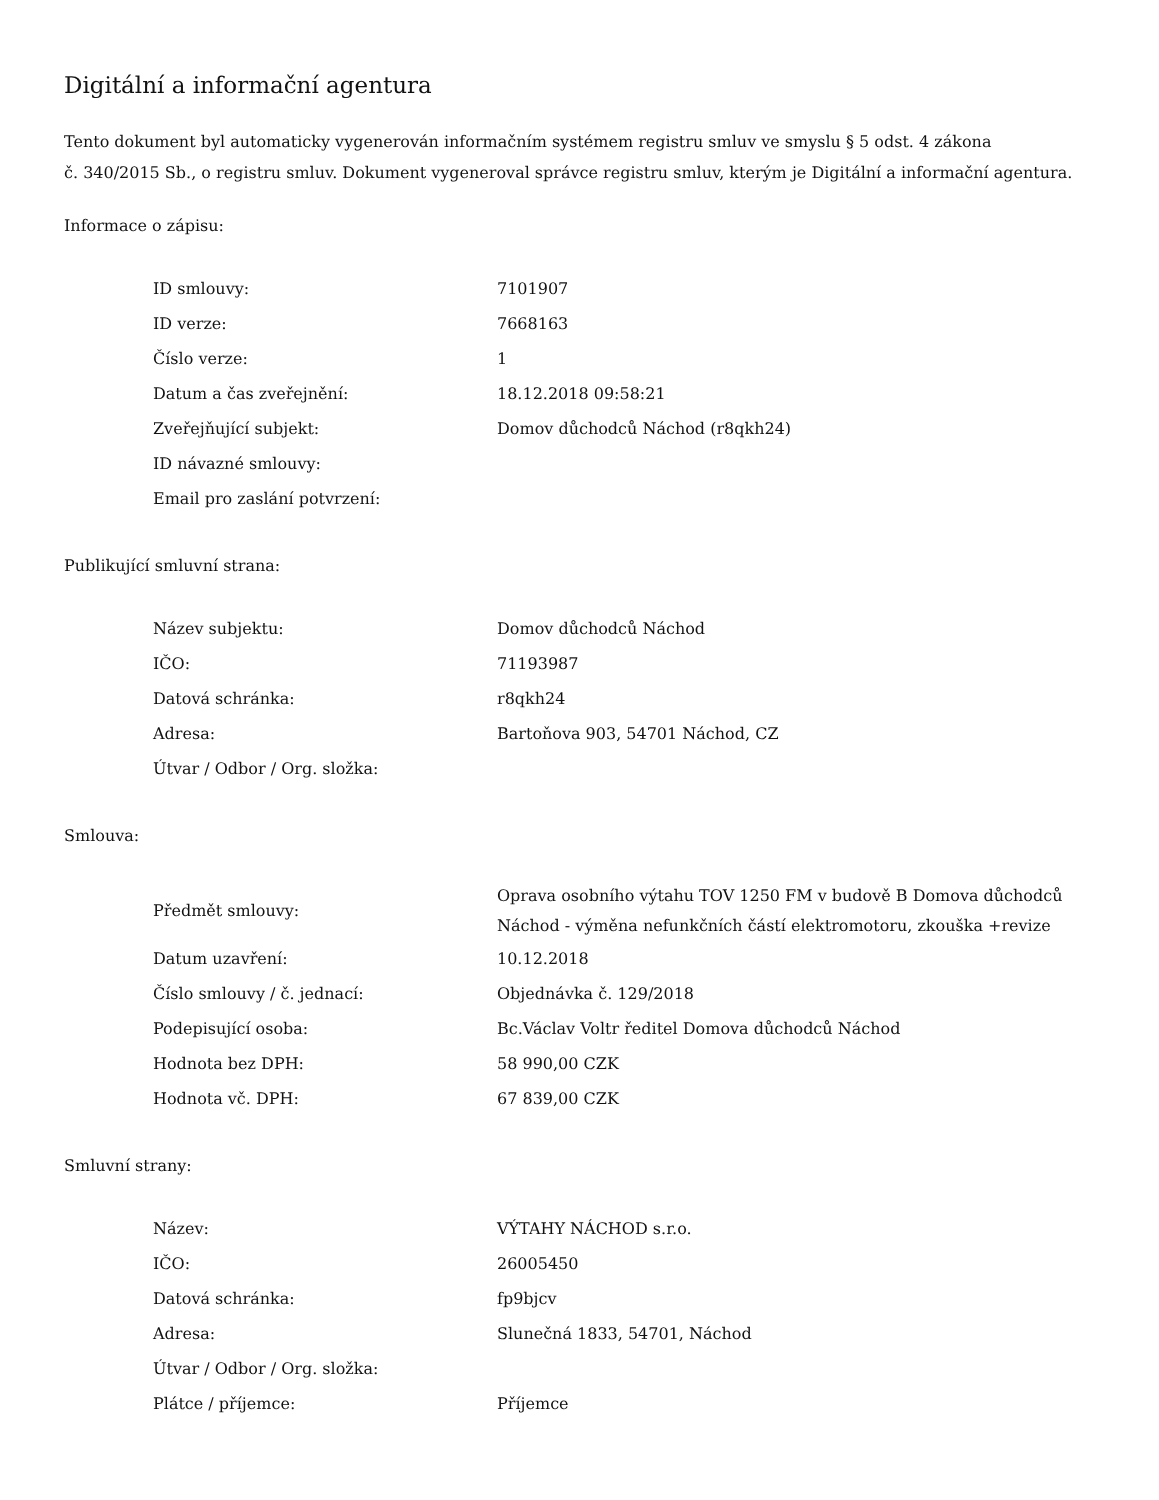Digitální a informační agentura
Tento dokument byl automaticky vygenerován informačním systémem registru smluv ve smyslu § 5 odst. 4 zákona
č. 340/2015 Sb., o registru smluv. Dokument vygeneroval správce registru smluv, kterým je Digitální a informační agentura.
Informace o zápisu:
| ID smlouvy: | 7101907 |
| ID verze: | 7668163 |
| Číslo verze: | 1 |
| Datum a čas zveřejnění: | 18.12.2018 09:58:21 |
| Zveřejňující subjekt: | Domov důchodců Náchod (r8qkh24) |
| ID návazné smlouvy: | |
| Email pro zaslání potvrzení: | |
Publikující smluvní strana:
| Název subjektu: | Domov důchodců Náchod |
| IČO: | 71193987 |
| Datová schránka: | r8qkh24 |
| Adresa: | Bartoňova 903, 54701 Náchod, CZ |
| Útvar / Odbor / Org. složka: | |
Smlouva:
| Předmět smlouvy: | Oprava osobního výtahu TOV 1250 FM v budově B Domova důchodců Náchod - výměna nefunkčních částí elektromotoru, zkouška +revize |
| Datum uzavření: | 10.12.2018 |
| Číslo smlouvy / č. jednací: | Objednávka č. 129/2018 |
| Podepisující osoba: | Bc.Václav Voltr ředitel Domova důchodců Náchod |
| Hodnota bez DPH: | 58 990,00 CZK |
| Hodnota vč. DPH: | 67 839,00 CZK |
Smluvní strany:
| Název: | VÝTAHY NÁCHOD s.r.o. |
| IČO: | 26005450 |
| Datová schránka: | fp9bjcv |
| Adresa: | Slunečná 1833, 54701, Náchod |
| Útvar / Odbor / Org. složka: | |
| Plátce / příjemce: | Příjemce |